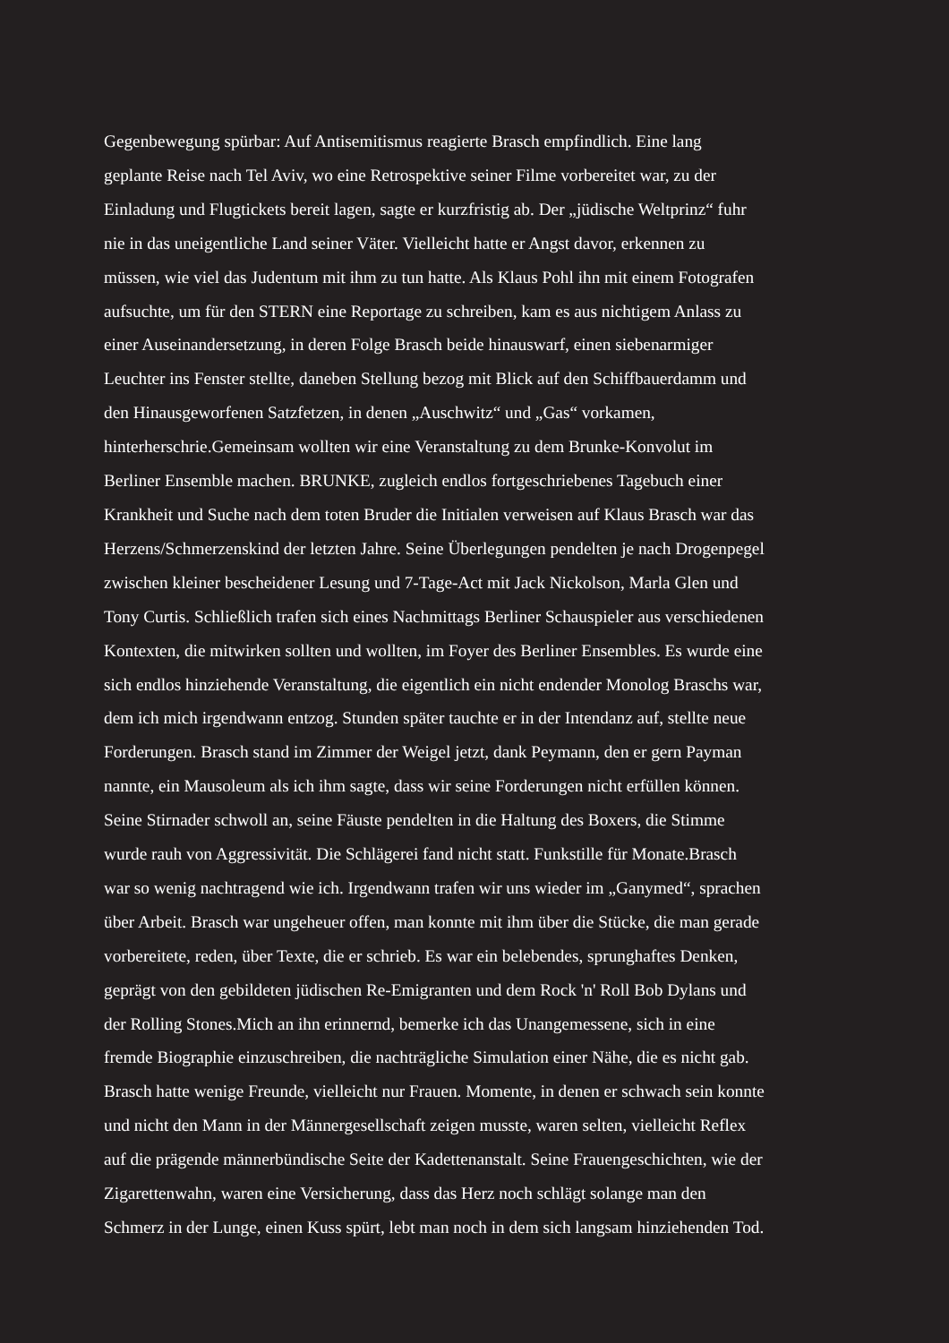Gegenbewegung spürbar: Auf Antisemitismus reagierte Brasch empfindlich. Eine lang
geplante Reise nach Tel Aviv, wo eine Retrospektive seiner Filme vorbereitet war, zu der
Einladung und Flugtickets bereit lagen, sagte er kurzfristig ab. Der „jüdische Weltprinz“ fuhr
nie in das uneigentliche Land seiner Väter. Vielleicht hatte er Angst davor, erkennen zu
müssen, wie viel das Judentum mit ihm zu tun hatte. Als Klaus Pohl ihn mit einem Fotografen
aufsuchte, um für den STERN eine Reportage zu schreiben, kam es aus nichtigem Anlass zu
einer Auseinandersetzung, in deren Folge Brasch beide hinauswarf, einen siebenarmiger
Leuchter ins Fenster stellte, daneben Stellung bezog mit Blick auf den Schiffbauerdamm und
den Hinausgeworfenen Satzfetzen, in denen „Auschwitz“ und „Gas“ vorkamen,
hinterherschrie.Gemeinsam wollten wir eine Veranstaltung zu dem Brunke-Konvolut im
Berliner Ensemble machen. BRUNKE, zugleich endlos fortgeschriebenes Tagebuch einer
Krankheit und Suche nach dem toten Bruder die Initialen verweisen auf Klaus Brasch war das
Herzens/Schmerzenskind der letzten Jahre. Seine Überlegungen pendelten je nach Drogenpegel
zwischen kleiner bescheidener Lesung und 7-Tage-Act mit Jack Nickolson, Marla Glen und
Tony Curtis. Schließlich trafen sich eines Nachmittags Berliner Schauspieler aus verschiedenen
Kontexten, die mitwirken sollten und wollten, im Foyer des Berliner Ensembles. Es wurde eine
sich endlos hinziehende Veranstaltung, die eigentlich ein nicht endender Monolog Braschs war,
dem ich mich irgendwann entzog. Stunden später tauchte er in der Intendanz auf, stellte neue
Forderungen. Brasch stand im Zimmer der Weigel jetzt, dank Peymann, den er gern Payman
nannte, ein Mausoleum als ich ihm sagte, dass wir seine Forderungen nicht erfüllen können.
Seine Stirnader schwoll an, seine Fäuste pendelten in die Haltung des Boxers, die Stimme
wurde rauh von Aggressivität. Die Schlägerei fand nicht statt. Funkstille für Monate.Brasch
war so wenig nachtragend wie ich. Irgendwann trafen wir uns wieder im „Ganymed“, sprachen
über Arbeit. Brasch war ungeheuer offen, man konnte mit ihm über die Stücke, die man gerade
vorbereitete, reden, über Texte, die er schrieb. Es war ein belebendes, sprunghaftes Denken,
geprägt von den gebildeten jüdischen Re-Emigranten und dem Rock 'n' Roll Bob Dylans und
der Rolling Stones.Mich an ihn erinnernd, bemerke ich das Unangemessene, sich in eine
fremde Biographie einzuschreiben, die nachträgliche Simulation einer Nähe, die es nicht gab.
Brasch hatte wenige Freunde, vielleicht nur Frauen. Momente, in denen er schwach sein konnte
und nicht den Mann in der Männergesellschaft zeigen musste, waren selten, vielleicht Reflex
auf die prägende männerbündische Seite der Kadettenanstalt. Seine Frauengeschichten, wie der
Zigarettenwahn, waren eine Versicherung, dass das Herz noch schlägt solange man den
Schmerz in der Lunge, einen Kuss spürt, lebt man noch in dem sich langsam hinziehenden Tod.